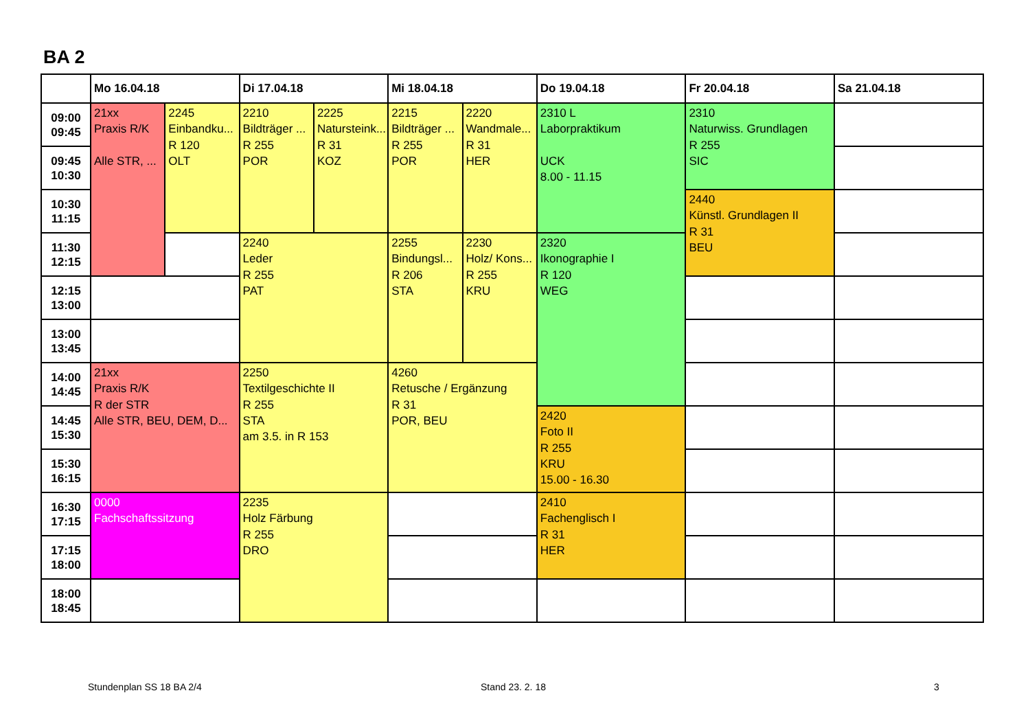BA 2
| | Mo 16.04.18 | | Di 17.04.18 | | Mi 18.04.18 | | Do 19.04.18 | Fr 20.04.18 | Sa 21.04.18 |
| --- | --- | --- | --- | --- | --- | --- | --- | --- | --- |
| 09:00 09:45 | 21xx Praxis R/K Alle STR, ... | 2245 Einbandku... R 120 OLT | 2210 Bildträger ... R 255 POR | 2225 Natursteink... R 31 KOZ | 2215 Bildträger ... R 255 POR | 2220 Wandmale... R 31 HER | 2310 L Laborpraktikum UCK 8.00 - 11.15 | 2310 Naturwiss. Grundlagen R 255 SIC | |
| 09:45 10:30 | | | | | | | | | |
| 10:30 11:15 | | | | | | | | 2440 Künstl. Grundlagen II R 31 BEU | |
| 11:30 12:15 | | | 2240 Leder R 255 PAT | | 2255 Bindungsl... R 206 STA | 2230 Holz/ Kons... R 255 KRU | 2320 Ikonographie I R 120 WEG | | |
| 12:15 13:00 | | | | | | | | | |
| 13:00 13:45 | | | | | | | | | |
| 14:00 14:45 | 21xx Praxis R/K R der STR Alle STR, BEU, DEM, D... | | 2250 Textilgeschichte II R 255 STA am 3.5. in R 153 | | 4260 Retusche / Ergänzung R 31 POR, BEU | | | | |
| 14:45 15:30 | | | | | | | 2420 Foto II R 255 KRU 15.00 - 16.30 | | |
| 15:30 16:15 | | | | | | | | | |
| 16:30 17:15 | 0000 Fachschaftssitzung | | 2235 Holz Färbung R 255 DRO | | | | 2410 Fachenglisch I R 31 HER | | |
| 17:15 18:00 | | | | | | | | | |
| 18:00 18:45 | | | | | | | | | |
Stundenplan SS 18 BA 2/4 Stand 23. 2. 18 3